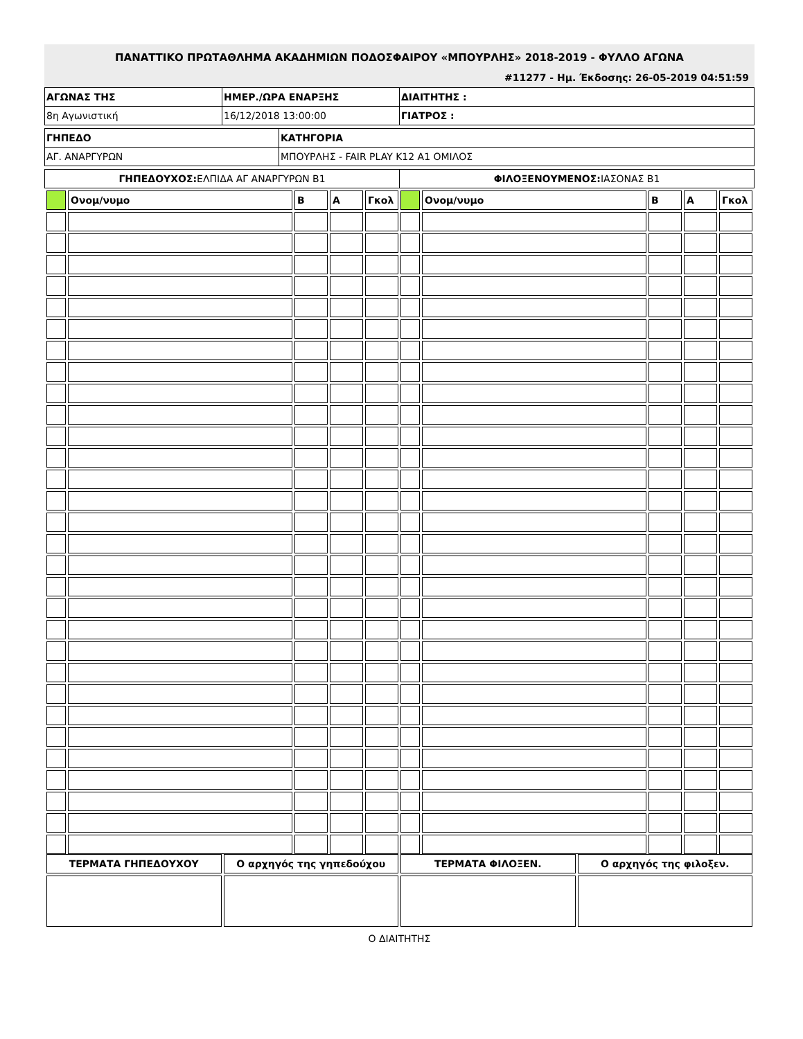ΠΑΝΑΤΤΙΚΟ ΠΡΩΤΑΘΛΗΜΑ ΑΚΑΔΗΜΙΩΝ ΠΟΔΟΣΦΑΙΡΟΥ «ΜΠΟΥΡΛΗΣ» 2018-2019 - ΦΥΛΛΟ ΑΓΩΝΑ
#11277 - Ημ. Έκδοσης: 26-05-2019 04:51:59
| ΑΓΩΝΑΣ ΤΗΣ | ΗΜΕΡ./ΩΡΑ ΕΝΑΡΞΗΣ | ΔΙΑΙΤΗΤΗΣ : |
| 8η Αγωνιστική | 16/12/2018 13:00:00 | ΓΙΑΤΡΟΣ : |
| ΓΗΠΕΔΟ | ΚΑΤΗΓΟΡΙΑ |
| ΑΓ. ΑΝΑΡΓΥΡΩΝ | ΜΠΟΥΡΛΗΣ - FAIR PLAY K12 A1 ΟΜΙΛΟΣ |
| ΓΗΠΕΔΟΥΧΟΣ: ΕΛΠΙΔΑ ΑΓ ΑΝΑΡΓΥΡΩΝ Β1 | ΦΙΛΟΞΕΝΟΥΜΕΝΟΣ: ΙΑΣΟΝΑΣ Β1 |
| | Ονομ/νυμο | Β | Α | Γκολ | | Ονομ/νυμο | Β | Α | Γκολ |
| ΤΕΡΜΑΤΑ ΓΗΠΕΔΟΥΧΟΥ | Ο αρχηγός της γηπεδούχου | ΤΕΡΜΑΤΑ ΦΙΛΟΞΕΝ. | Ο αρχηγός της φιλοξεν. |
Ο ΔΙΑΙΤΗΤΗΣ